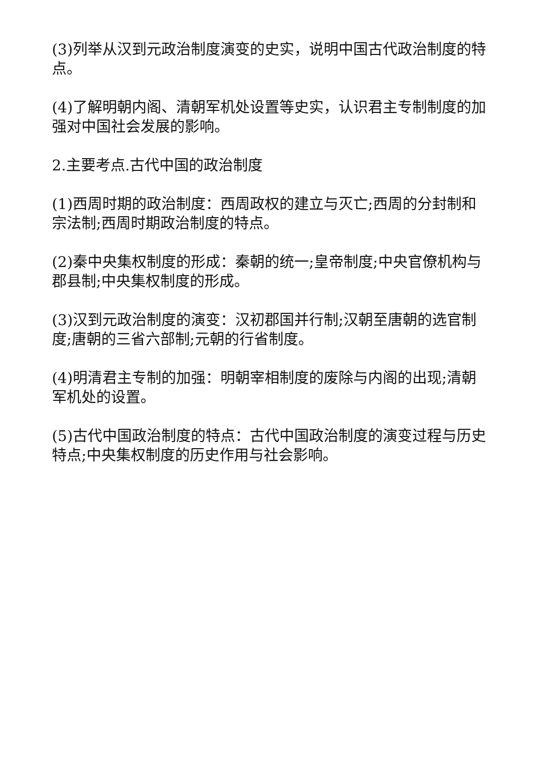(3)列举从汉到元政治制度演变的史实，说明中国古代政治制度的特点。
(4)了解明朝内阁、清朝军机处设置等史实，认识君主专制制度的加强对中国社会发展的影响。
2.主要考点.古代中国的政治制度
(1)西周时期的政治制度：西周政权的建立与灭亡;西周的分封制和宗法制;西周时期政治制度的特点。
(2)秦中央集权制度的形成：秦朝的统一;皇帝制度;中央官僚机构与郡县制;中央集权制度的形成。
(3)汉到元政治制度的演变：汉初郡国并行制;汉朝至唐朝的选官制度;唐朝的三省六部制;元朝的行省制度。
(4)明清君主专制的加强：明朝宰相制度的废除与内阁的出现;清朝军机处的设置。
(5)古代中国政治制度的特点：古代中国政治制度的演变过程与历史特点;中央集权制度的历史作用与社会影响。